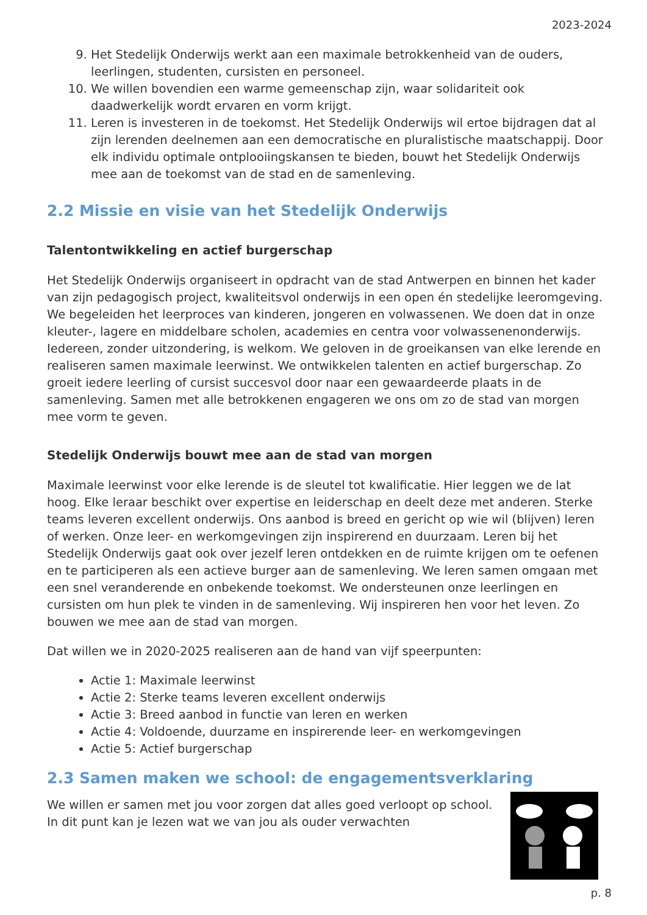2023-2024
9. Het Stedelijk Onderwijs werkt aan een maximale betrokkenheid van de ouders, leerlingen, studenten, cursisten en personeel.
10. We willen bovendien een warme gemeenschap zijn, waar solidariteit ook daadwerkelijk wordt ervaren en vorm krijgt.
11. Leren is investeren in de toekomst. Het Stedelijk Onderwijs wil ertoe bijdragen dat al zijn lerenden deelnemen aan een democratische en pluralistische maatschappij. Door elk individu optimale ontplooiingskansen te bieden, bouwt het Stedelijk Onderwijs mee aan de toekomst van de stad en de samenleving.
2.2 Missie en visie van het Stedelijk Onderwijs
Talentontwikkeling en actief burgerschap
Het Stedelijk Onderwijs organiseert in opdracht van de stad Antwerpen en binnen het kader van zijn pedagogisch project, kwaliteitsvol onderwijs in een open én stedelijke leeromgeving. We begeleiden het leerproces van kinderen, jongeren en volwassenen. We doen dat in onze kleuter-, lagere en middelbare scholen, academies en centra voor volwassenenonderwijs.
Iedereen, zonder uitzondering, is welkom. We geloven in de groeikansen van elke lerende en realiseren samen maximale leerwinst. We ontwikkelen talenten en actief burgerschap. Zo groeit iedere leerling of cursist succesvol door naar een gewaardeerde plaats in de samenleving. Samen met alle betrokkenen engageren we ons om zo de stad van morgen mee vorm te geven.
Stedelijk Onderwijs bouwt mee aan de stad van morgen
Maximale leerwinst voor elke lerende is de sleutel tot kwalificatie. Hier leggen we de lat hoog. Elke leraar beschikt over expertise en leiderschap en deelt deze met anderen. Sterke teams leveren excellent onderwijs. Ons aanbod is breed en gericht op wie wil (blijven) leren of werken. Onze leer- en werkomgevingen zijn inspirerend en duurzaam. Leren bij het Stedelijk Onderwijs gaat ook over jezelf leren ontdekken en de ruimte krijgen om te oefenen en te participeren als een actieve burger aan de samenleving. We leren samen omgaan met een snel veranderende en onbekende toekomst. We ondersteunen onze leerlingen en cursisten om hun plek te vinden in de samenleving. Wij inspireren hen voor het leven. Zo bouwen we mee aan de stad van morgen.
Dat willen we in 2020-2025 realiseren aan de hand van vijf speerpunten:
Actie 1: Maximale leerwinst
Actie 2: Sterke teams leveren excellent onderwijs
Actie 3: Breed aanbod in functie van leren en werken
Actie 4: Voldoende, duurzame en inspirerende leer- en werkomgevingen
Actie 5: Actief burgerschap
2.3 Samen maken we school: de engagementsverklaring
We willen er samen met jou voor zorgen dat alles goed verloopt op school. In dit punt kan je lezen wat we van jou als ouder verwachten
p. 8